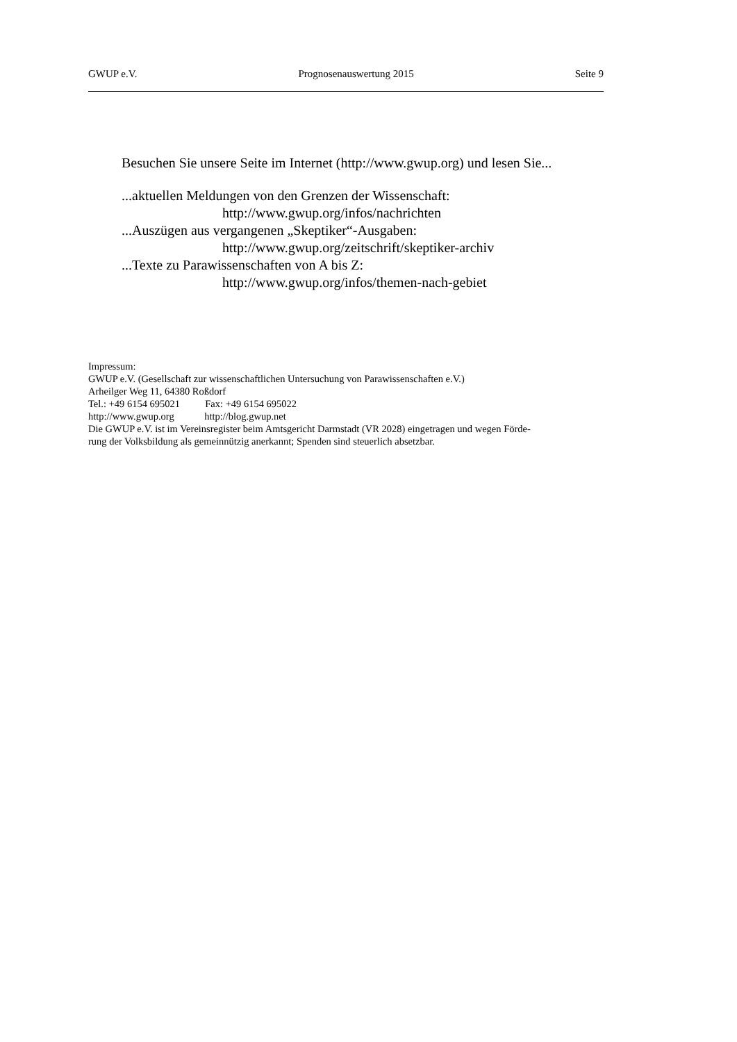GWUP e.V. Prognosenauswertung 2015 Seite 9
Besuchen Sie unsere Seite im Internet (http://www.gwup.org) und lesen Sie...
...aktuellen Meldungen von den Grenzen der Wissenschaft:
http://www.gwup.org/infos/nachrichten
...Auszügen aus vergangenen „Skeptiker“-Ausgaben:
http://www.gwup.org/zeitschrift/skeptiker-archiv
...Texte zu Parawissenschaften von A bis Z:
http://www.gwup.org/infos/themen-nach-gebiet
Impressum:
GWUP e.V. (Gesellschaft zur wissenschaftlichen Untersuchung von Parawissenschaften e.V.)
Arheilger Weg 11, 64380 Roßdorf
Tel.: +49 6154 695021 Fax: +49 6154 695022
http://www.gwup.org http://blog.gwup.net
Die GWUP e.V. ist im Vereinsregister beim Amtsgericht Darmstadt (VR 2028) eingetragen und wegen Förde-
rung der Volksbildung als gemeinnützig anerkannt; Spenden sind steuerlich absetzbar.